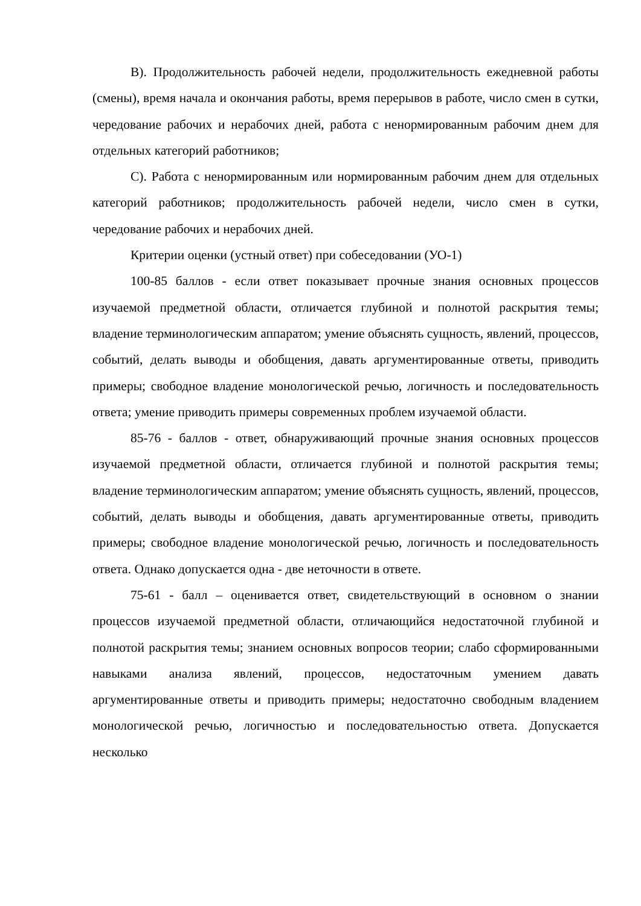В). Продолжительность рабочей недели, продолжительность ежедневной работы (смены), время начала и окончания работы, время перерывов в работе, число смен в сутки, чередование рабочих и нерабочих дней, работа с ненормированным рабочим днем для отдельных категорий работников;
С). Работа с ненормированным или нормированным рабочим днем для отдельных категорий работников; продолжительность рабочей недели, число смен в сутки, чередование рабочих и нерабочих дней.
Критерии оценки (устный ответ) при собеседовании (УО-1)
100-85 баллов - если ответ показывает прочные знания основных процессов изучаемой предметной области, отличается глубиной и полнотой раскрытия темы; владение терминологическим аппаратом; умение объяснять сущность, явлений, процессов, событий, делать выводы и обобщения, давать аргументированные ответы, приводить примеры; свободное владение монологической речью, логичность и последовательность ответа; умение приводить примеры современных проблем изучаемой области.
85-76 - баллов - ответ, обнаруживающий прочные знания основных процессов изучаемой предметной области, отличается глубиной и полнотой раскрытия темы; владение терминологическим аппаратом; умение объяснять сущность, явлений, процессов, событий, делать выводы и обобщения, давать аргументированные ответы, приводить примеры; свободное владение монологической речью, логичность и последовательность ответа. Однако допускается одна - две неточности в ответе.
75-61 - балл – оценивается ответ, свидетельствующий в основном о знании процессов изучаемой предметной области, отличающийся недостаточной глубиной и полнотой раскрытия темы; знанием основных вопросов теории; слабо сформированными навыками анализа явлений, процессов, недостаточным умением давать аргументированные ответы и приводить примеры; недостаточно свободным владением монологической речью, логичностью и последовательностью ответа. Допускается несколько